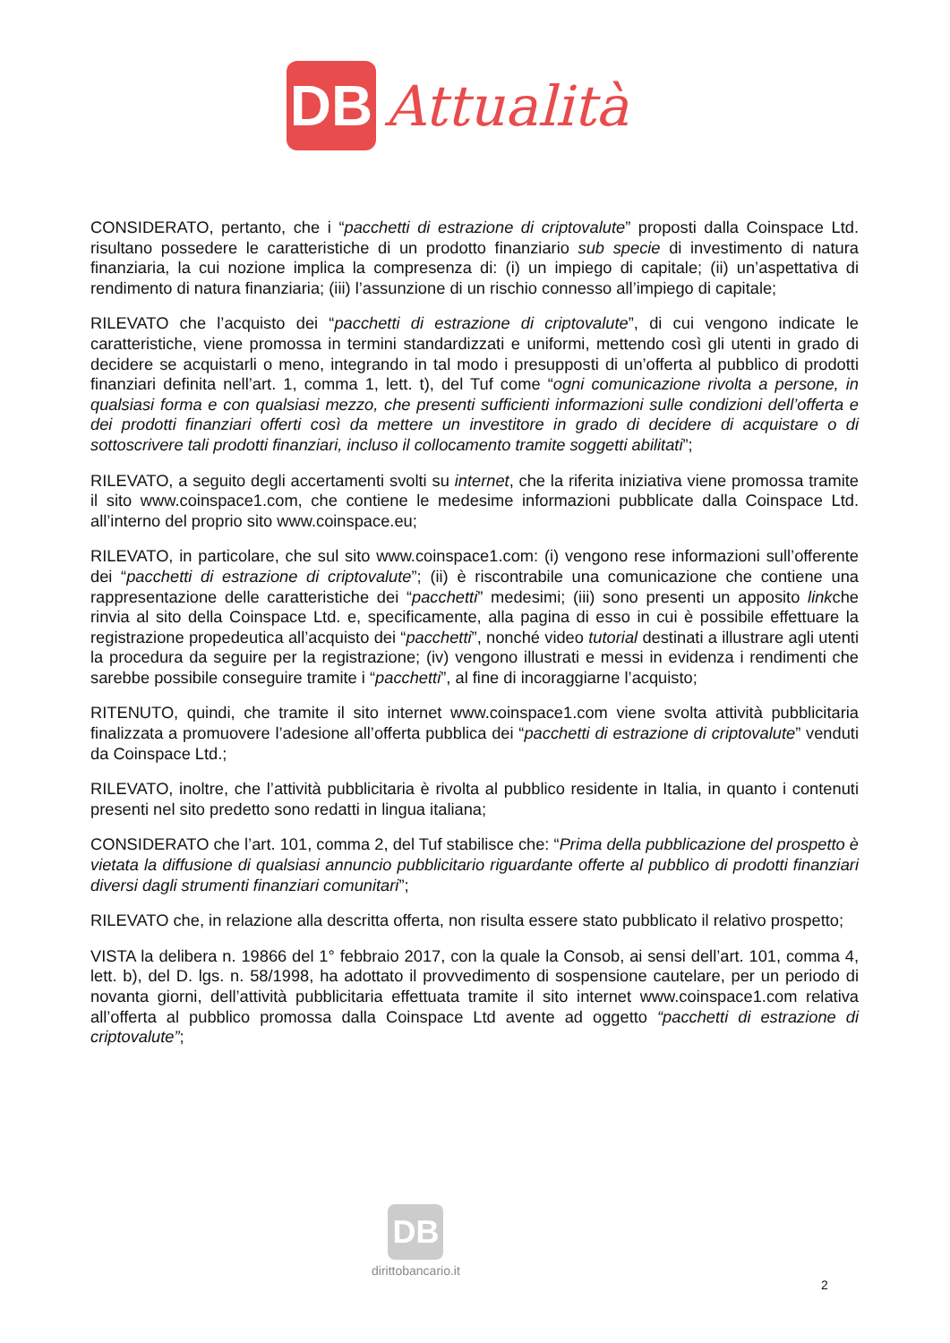DB
Attualità
CONSIDERATO, pertanto, che i “pacchetti di estrazione di criptovalute” proposti dalla Coinspace Ltd. risultano possedere le caratteristiche di un prodotto finanziario sub specie di investimento di natura finanziaria, la cui nozione implica la compresenza di: (i) un impiego di capitale; (ii) un’aspettativa di rendimento di natura finanziaria; (iii) l’assunzione di un rischio connesso all’impiego di capitale;
RILEVATO che l’acquisto dei “pacchetti di estrazione di criptovalute”, di cui vengono indicate le caratteristiche, viene promossa in termini standardizzati e uniformi, mettendo così gli utenti in grado di decidere se acquistarli o meno, integrando in tal modo i presupposti di un’offerta al pubblico di prodotti finanziari definita nell’art. 1, comma 1, lett. t), del Tuf come “ogni comunicazione rivolta a persone, in qualsiasi forma e con qualsiasi mezzo, che presenti sufficienti informazioni sulle condizioni dell’offerta e dei prodotti finanziari offerti così da mettere un investitore in grado di decidere di acquistare o di sottoscrivere tali prodotti finanziari, incluso il collocamento tramite soggetti abilitati”;
RILEVATO, a seguito degli accertamenti svolti su internet, che la riferita iniziativa viene promossa tramite il sito www.coinspace1.com, che contiene le medesime informazioni pubblicate dalla Coinspace Ltd. all’interno del proprio sito www.coinspace.eu;
RILEVATO, in particolare, che sul sito www.coinspace1.com: (i) vengono rese informazioni sull’offerente dei “pacchetti di estrazione di criptovalute”; (ii) è riscontrabile una comunicazione che contiene una rappresentazione delle caratteristiche dei “pacchetti” medesimi; (iii) sono presenti un apposito linkche rinvia al sito della Coinspace Ltd. e, specificamente, alla pagina di esso in cui è possibile effettuare la registrazione propedeutica all’acquisto dei “pacchetti”, nonché video tutorial destinati a illustrare agli utenti la procedura da seguire per la registrazione; (iv) vengono illustrati e messi in evidenza i rendimenti che sarebbe possibile conseguire tramite i “pacchetti”, al fine di incoraggiarne l’acquisto;
RITENUTO, quindi, che tramite il sito internet www.coinspace1.com viene svolta attività pubblicitaria finalizzata a promuovere l’adesione all’offerta pubblica dei “pacchetti di estrazione di criptovalute” venduti da Coinspace Ltd.;
RILEVATO, inoltre, che l’attività pubblicitaria è rivolta al pubblico residente in Italia, in quanto i contenuti presenti nel sito predetto sono redatti in lingua italiana;
CONSIDERATO che l’art. 101, comma 2, del Tuf stabilisce che: “Prima della pubblicazione del prospetto è vietata la diffusione di qualsiasi annuncio pubblicitario riguardante offerte al pubblico di prodotti finanziari diversi dagli strumenti finanziari comunitari”;
RILEVATO che, in relazione alla descritta offerta, non risulta essere stato pubblicato il relativo prospetto;
VISTA la delibera n. 19866 del 1° febbraio 2017, con la quale la Consob, ai sensi dell’art. 101, comma 4, lett. b), del D. lgs. n. 58/1998, ha adottato il provvedimento di sospensione cautelare, per un periodo di novanta giorni, dell’attività pubblicitaria effettuata tramite il sito internet www.coinspace1.com relativa all’offerta al pubblico promossa dalla Coinspace Ltd avente ad oggetto “pacchetti di estrazione di criptovalute”;
DB
dirittobancario.it
2